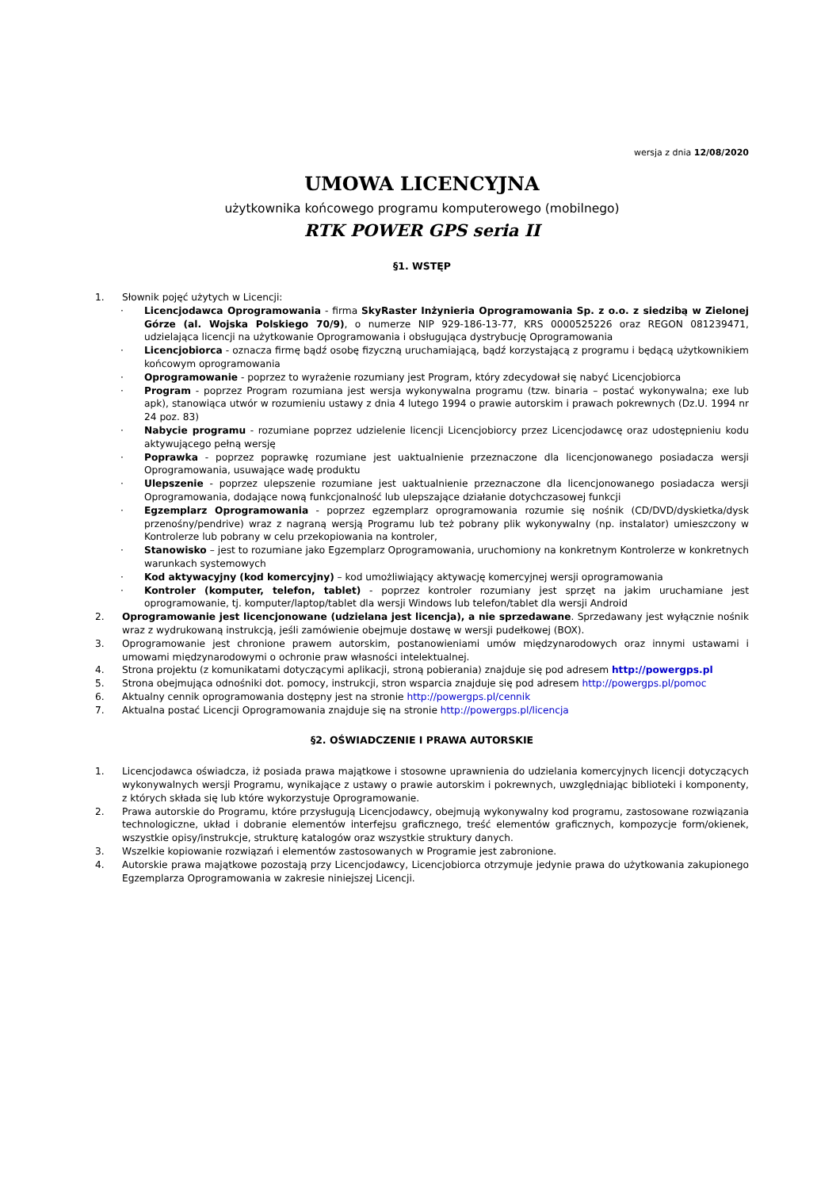wersja z dnia 12/08/2020
UMOWA LICENCYJNA
użytkownika końcowego programu komputerowego (mobilnego)
RTK POWER GPS seria II
§1. WSTĘP
1. Słownik pojęć użytych w Licencji:
· Licencjodawca Oprogramowania - firma SkyRaster Inżynieria Oprogramowania Sp. z o.o. z siedzibą w Zielonej Górze (al. Wojska Polskiego 70/9), o numerze NIP 929-186-13-77, KRS 0000525226 oraz REGON 081239471, udzielająca licencji na użytkowanie Oprogramowania i obsługująca dystrybucję Oprogramowania
· Licencjobiorca - oznacza firmę bądź osobę fizyczną uruchamiającą, bądź korzystającą z programu i będącą użytkownikiem końcowym oprogramowania
· Oprogramowanie - poprzez to wyrażenie rozumiany jest Program, który zdecydował się nabyć Licencjobiorca
· Program - poprzez Program rozumiana jest wersja wykonywalna programu (tzw. binaria – postać wykonywalna; exe lub apk), stanowiąca utwór w rozumieniu ustawy z dnia 4 lutego 1994 o prawie autorskim i prawach pokrewnych (Dz.U. 1994 nr 24 poz. 83)
· Nabycie programu - rozumiane poprzez udzielenie licencji Licencjobiorcy przez Licencjodawcę oraz udostępnieniu kodu aktywującego pełną wersję
· Poprawka - poprzez poprawkę rozumiane jest uaktualnienie przeznaczone dla licencjonowanego posiadacza wersji Oprogramowania, usuwające wadę produktu
· Ulepszenie - poprzez ulepszenie rozumiane jest uaktualnienie przeznaczone dla licencjonowanego posiadacza wersji Oprogramowania, dodające nową funkcjonalność lub ulepszające działanie dotychczasowej funkcji
· Egzemplarz Oprogramowania - poprzez egzemplarz oprogramowania rozumie się nośnik (CD/DVD/dyskietka/dysk przenośny/pendrive) wraz z nagraną wersją Programu lub też pobrany plik wykonywalny (np. instalator) umieszczony w Kontrolerze lub pobrany w celu przekopiowania na kontroler,
· Stanowisko – jest to rozumiane jako Egzemplarz Oprogramowania, uruchomiony na konkretnym Kontrolerze w konkretnych warunkach systemowych
· Kod aktywacyjny (kod komercyjny) – kod umożliwiający aktywację komercyjnej wersji oprogramowania
· Kontroler (komputer, telefon, tablet) - poprzez kontroler rozumiany jest sprzęt na jakim uruchamiane jest oprogramowanie, tj. komputer/laptop/tablet dla wersji Windows lub telefon/tablet dla wersji Android
2. Oprogramowanie jest licencjonowane (udzielana jest licencja), a nie sprzedawane. Sprzedawany jest wyłącznie nośnik wraz z wydrukowaną instrukcją, jeśli zamówienie obejmuje dostawę w wersji pudełkowej (BOX).
3. Oprogramowanie jest chronione prawem autorskim, postanowieniami umów międzynarodowych oraz innymi ustawami i umowami międzynarodowymi o ochronie praw własności intelektualnej.
4. Strona projektu (z komunikatami dotyczącymi aplikacji, stroną pobierania) znajduje się pod adresem http://powergps.pl
5. Strona obejmująca odnośniki dot. pomocy, instrukcji, stron wsparcia znajduje się pod adresem http://powergps.pl/pomoc
6. Aktualny cennik oprogramowania dostępny jest na stronie http://powergps.pl/cennik
7. Aktualna postać Licencji Oprogramowania znajduje się na stronie http://powergps.pl/licencja
§2. OŚWIADCZENIE I PRAWA AUTORSKIE
1. Licencjodawca oświadcza, iż posiada prawa majątkowe i stosowne uprawnienia do udzielania komercyjnych licencji dotyczących wykonywalnych wersji Programu, wynikające z ustawy o prawie autorskim i pokrewnych, uwzględniając biblioteki i komponenty, z których składa się lub które wykorzystuje Oprogramowanie.
2. Prawa autorskie do Programu, które przysługują Licencjodawcy, obejmują wykonywalny kod programu, zastosowane rozwiązania technologiczne, układ i dobranie elementów interfejsu graficznego, treść elementów graficznych, kompozycje form/okienek, wszystkie opisy/instrukcje, strukturę katalogów oraz wszystkie struktury danych.
3. Wszelkie kopiowanie rozwiązań i elementów zastosowanych w Programie jest zabronione.
4. Autorskie prawa majątkowe pozostają przy Licencjodawcy, Licencjobiorca otrzymuje jedynie prawa do użytkowania zakupionego Egzemplarza Oprogramowania w zakresie niniejszej Licencji.